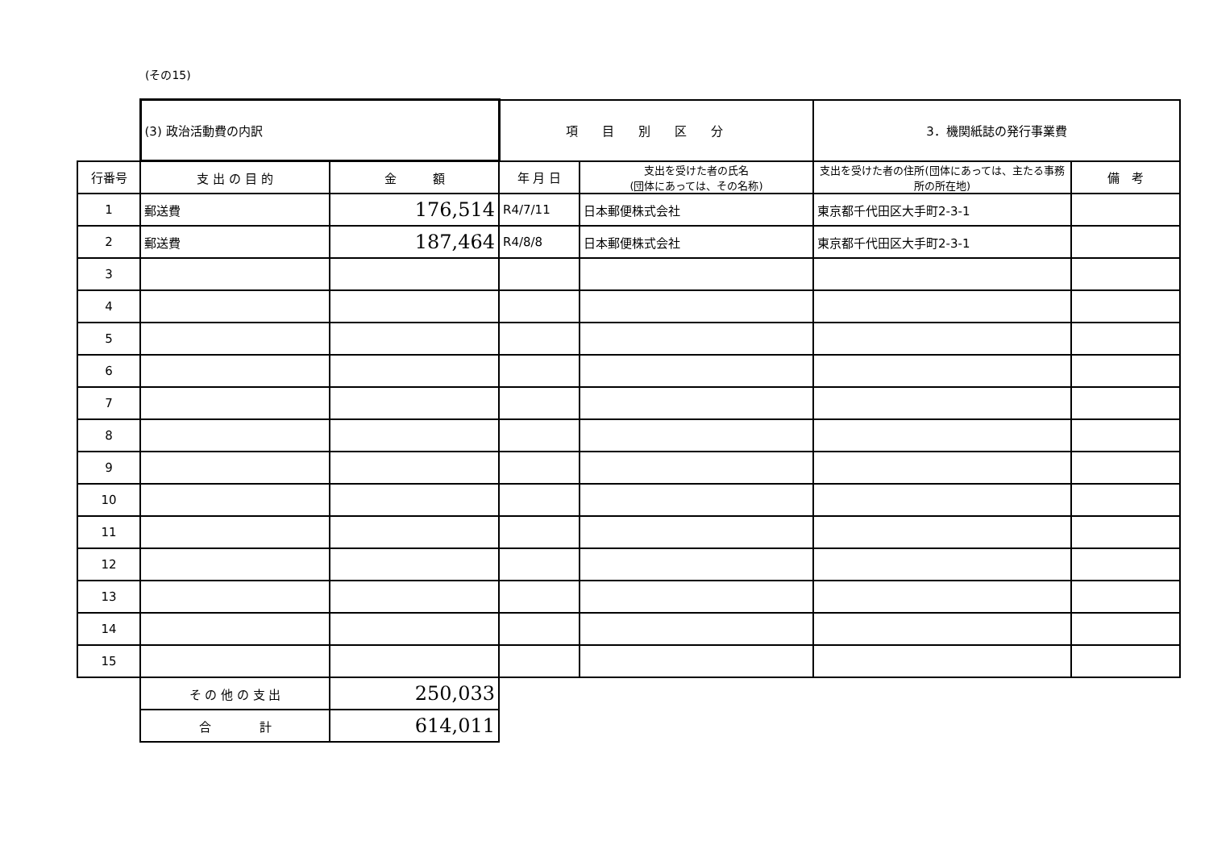(その15)
| | (3) 政治活動費の内訳 | | 項目別区分 | | 3．機関紙誌の発行事業費 | |
| 行番号 | 支 出 の 目 的 | 金 額 | 年 月 日 | 支出を受けた者の氏名 (団体にあっては、その名称) | 支出を受けた者の住所(団体にあっては、主たる事務所の所在地) | 備 考 |
| 1 | 郵送費 | 176,514 | R4/7/11 | 日本郵便株式会社 | 東京都千代田区大手町2-3-1 | |
| 2 | 郵送費 | 187,464 | R4/8/8 | 日本郵便株式会社 | 東京都千代田区大手町2-3-1 | |
| 3 | | | | | | |
| 4 | | | | | | |
| 5 | | | | | | |
| 6 | | | | | | |
| 7 | | | | | | |
| 8 | | | | | | |
| 9 | | | | | | |
| 10 | | | | | | |
| 11 | | | | | | |
| 12 | | | | | | |
| 13 | | | | | | |
| 14 | | | | | | |
| 15 | | | | | | |
| | そ の 他 の 支 出 | 250,033 | | | | |
| | 合 計 | 614,011 | | | | |